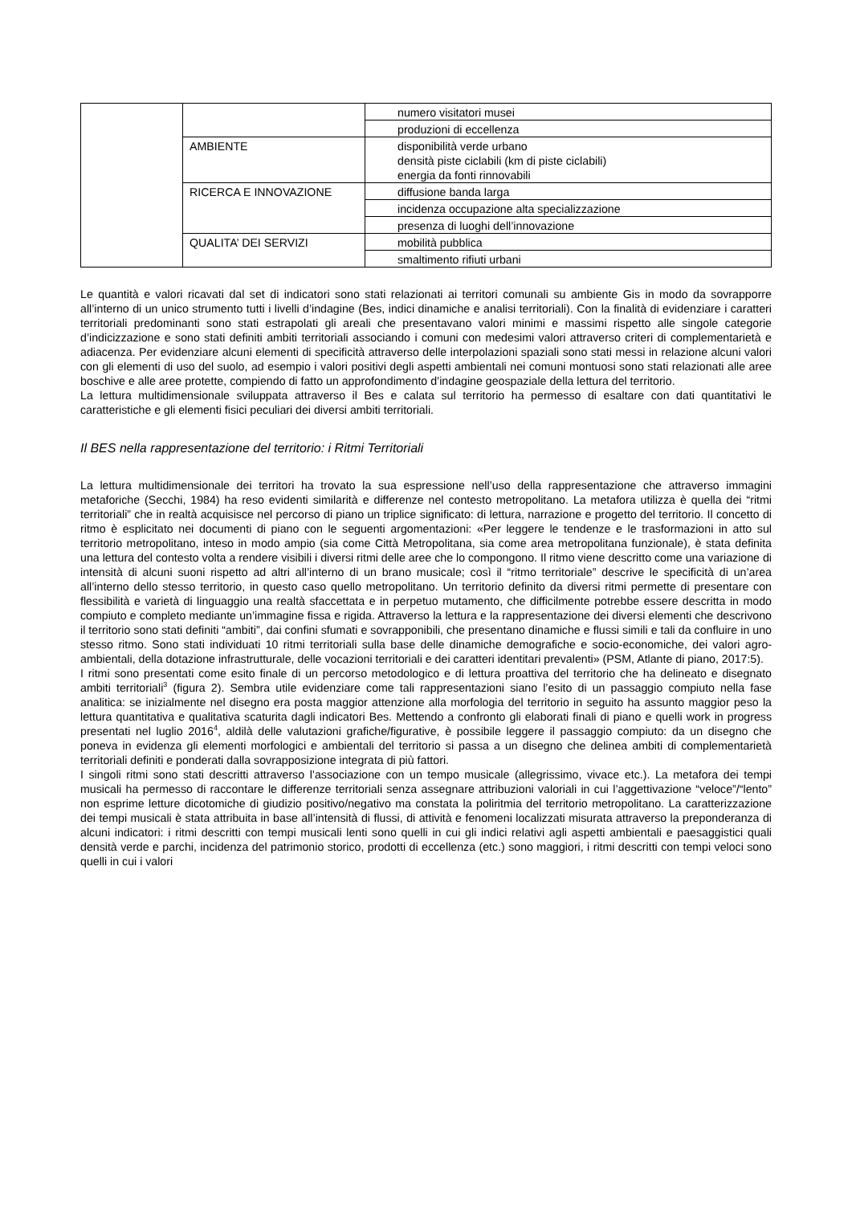| | | numero visitatori musei |
| | | produzioni di eccellenza |
| | AMBIENTE | disponibilità verde urbano densità piste ciclabili (km di piste ciclabili) energia da fonti rinnovabili |
| | RICERCA E INNOVAZIONE | diffusione banda larga |
| | | incidenza occupazione alta specializzazione |
| | | presenza di luoghi dell’innovazione |
| | QUALITA’ DEI SERVIZI | mobilità pubblica |
| | | smaltimento rifiuti urbani |
Le quantità e valori ricavati dal set di indicatori sono stati relazionati ai territori comunali su ambiente Gis in modo da sovrapporre all’interno di un unico strumento tutti i livelli d’indagine (Bes, indici dinamiche e analisi territoriali). Con la finalità di evidenziare i caratteri territoriali predominanti sono stati estrapolati gli areali che presentavano valori minimi e massimi rispetto alle singole categorie d’indicizzazione e sono stati definiti ambiti territoriali associando i comuni con medesimi valori attraverso criteri di complementarietà e adiacenza. Per evidenziare alcuni elementi di specificità attraverso delle interpolazioni spaziali sono stati messi in relazione alcuni valori con gli elementi di uso del suolo, ad esempio i valori positivi degli aspetti ambientali nei comuni montuosi sono stati relazionati alle aree boschive e alle aree protette, compiendo di fatto un approfondimento d’indagine geospaziale della lettura del territorio.
La lettura multidimensionale sviluppata attraverso il Bes e calata sul territorio ha permesso di esaltare con dati quantitativi le caratteristiche e gli elementi fisici peculiari dei diversi ambiti territoriali.
Il BES nella rappresentazione del territorio: i Ritmi Territoriali
La lettura multidimensionale dei territori ha trovato la sua espressione nell’uso della rappresentazione che attraverso immagini metaforiche (Secchi, 1984) ha reso evidenti similarità e differenze nel contesto metropolitano. La metafora utilizza è quella dei “ritmi territoriali” che in realtà acquisisce nel percorso di piano un triplice significato: di lettura, narrazione e progetto del territorio. Il concetto di ritmo è esplicitato nei documenti di piano con le seguenti argomentazioni: «Per leggere le tendenze e le trasformazioni in atto sul territorio metropolitano, inteso in modo ampio (sia come Città Metropolitana, sia come area metropolitana funzionale), è stata definita una lettura del contesto volta a rendere visibili i diversi ritmi delle aree che lo compongono. Il ritmo viene descritto come una variazione di intensità di alcuni suoni rispetto ad altri all’interno di un brano musicale; così il “ritmo territoriale” descrive le specificità di un’area all’interno dello stesso territorio, in questo caso quello metropolitano. Un territorio definito da diversi ritmi permette di presentare con flessibilità e varietà di linguaggio una realtà sfaccettata e in perpetuo mutamento, che difficilmente potrebbe essere descritta in modo compiuto e completo mediante un’immagine fissa e rigida. Attraverso la lettura e la rappresentazione dei diversi elementi che descrivono il territorio sono stati definiti “ambiti”, dai confini sfumati e sovrapponibili, che presentano dinamiche e flussi simili e tali da confluire in uno stesso ritmo. Sono stati individuati 10 ritmi territoriali sulla base delle dinamiche demografiche e socio-economiche, dei valori agro-ambientali, della dotazione infrastrutturale, delle vocazioni territoriali e dei caratteri identitari prevalenti» (PSM, Atlante di piano, 2017:5).
I ritmi sono presentati come esito finale di un percorso metodologico e di lettura proattiva del territorio che ha delineato e disegnato ambiti territoriali<sup>3</sup> (figura 2). Sembra utile evidenziare come tali rappresentazioni siano l’esito di un passaggio compiuto nella fase analitica: se inizialmente nel disegno era posta maggior attenzione alla morfologia del territorio in seguito ha assunto maggior peso la lettura quantitativa e qualitativa scaturita dagli indicatori Bes. Mettendo a confronto gli elaborati finali di piano e quelli work in progress presentati nel luglio 2016<sup>4</sup>, aldilà delle valutazioni grafiche/figurative, è possibile leggere il passaggio compiuto: da un disegno che poneva in evidenza gli elementi morfologici e ambientali del territorio si passa a un disegno che delinea ambiti di complementarietà territoriali definiti e ponderati dalla sovrapposizione integrata di più fattori.
I singoli ritmi sono stati descritti attraverso l’associazione con un tempo musicale (allegrissimo, vivace etc.). La metafora dei tempi musicali ha permesso di raccontare le differenze territoriali senza assegnare attribuzioni valoriali in cui l’aggettivazione “veloce”/“lento” non esprime letture dicotomiche di giudizio positivo/negativo ma constata la poliritmia del territorio metropolitano. La caratterizzazione dei tempi musicali è stata attribuita in base all’intensità di flussi, di attività e fenomeni localizzati misurata attraverso la preponderanza di alcuni indicatori: i ritmi descritti con tempi musicali lenti sono quelli in cui gli indici relativi agli aspetti ambientali e paesaggistici quali densità verde e parchi, incidenza del patrimonio storico, prodotti di eccellenza (etc.) sono maggiori, i ritmi descritti con tempi veloci sono quelli in cui i valori